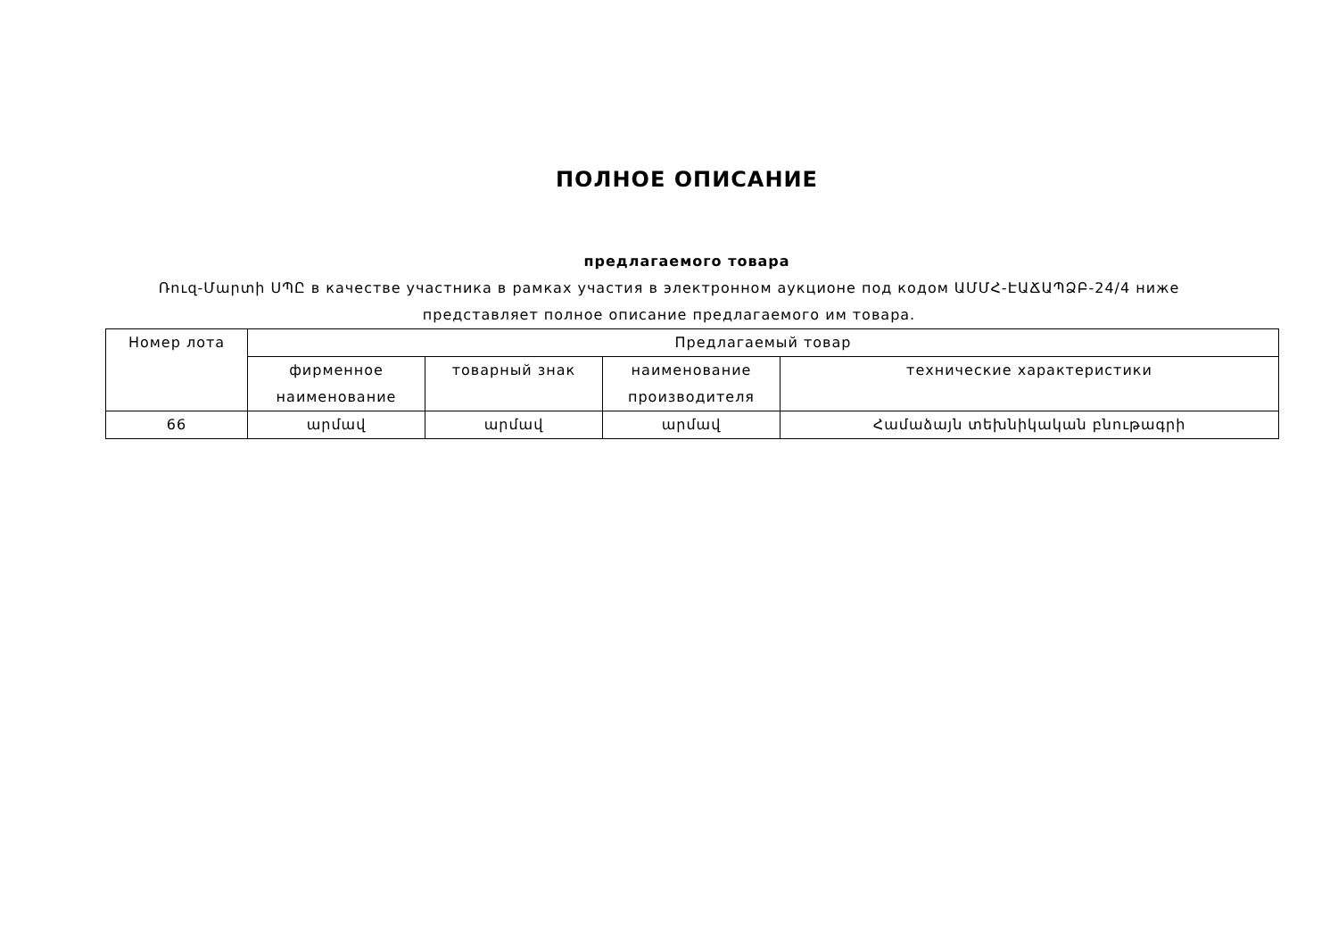ПОЛНОЕ ОПИСАНИЕ
предлагаемого товара
Ռուզ-Մարտի ՍՊԸ в качестве участника в рамках участия в электронном аукционе под кодом ԱՄՄՀ-ԷԱՃԱՊՁԲ-24/4 ниже представляет полное описание предлагаемого им товара.
| Номер лота | Предлагаемый товар | | | |
| | фирменное наименование | товарный знак | наименование производителя | технические характеристики |
| 66 | արմավ | արմավ | արմավ | Համաձայն տեխնիկական բնութագրի |